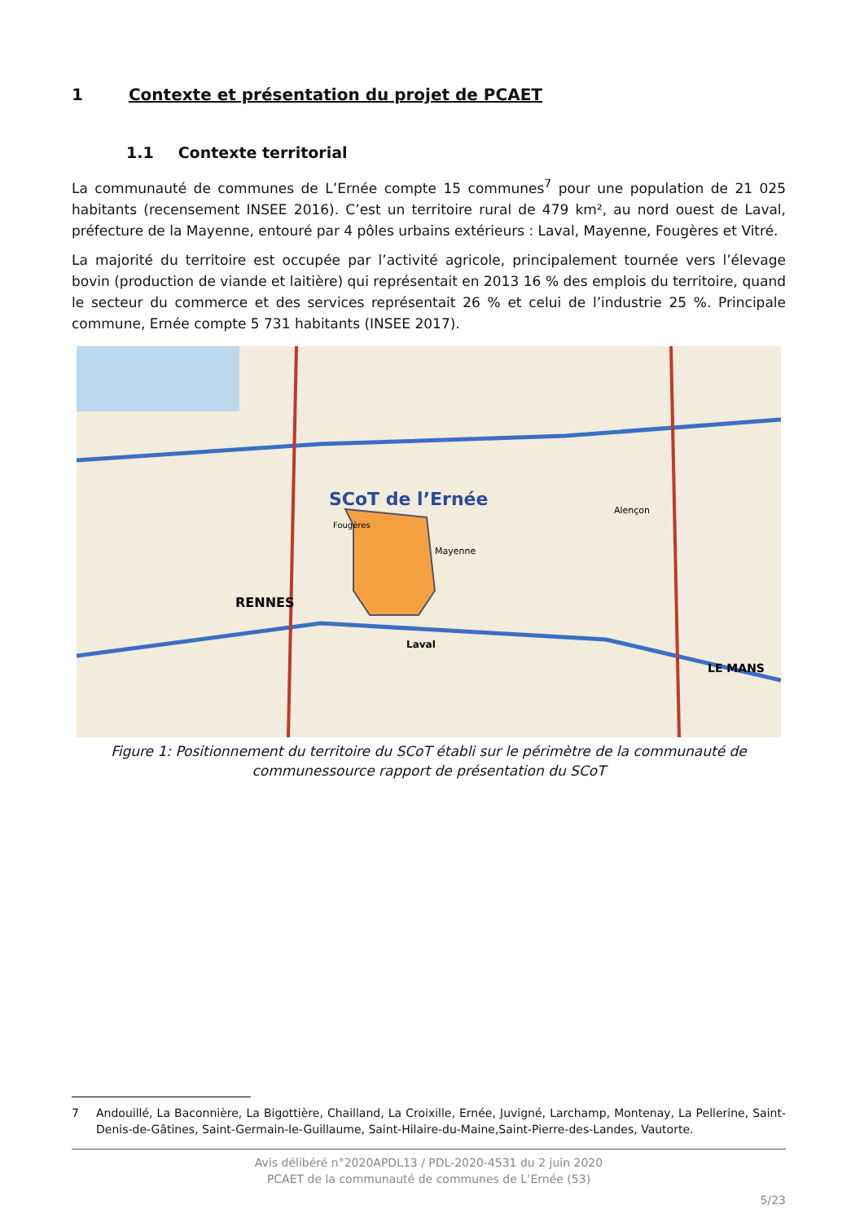1 Contexte et présentation du projet de PCAET
1.1 Contexte territorial
La communauté de communes de L’Ernée compte 15 communes<sup>7</sup> pour une population de 21 025 habitants (recensement INSEE 2016). C’est un territoire rural de 479 km², au nord ouest de Laval, préfecture de la Mayenne, entouré par 4 pôles urbains extérieurs : Laval, Mayenne, Fougères et Vitré.
La majorité du territoire est occupée par l’activité agricole, principalement tournée vers l’élevage bovin (production de viande et laitière) qui représentait en 2013 16 % des emplois du territoire, quand le secteur du commerce et des services représentait 26 % et celui de l’industrie 25 %. Principale commune, Ernée compte 5 731 habitants (INSEE 2017).
SCoT de l’Ernée
RENNES
Laval
LE MANS
Mayenne
Fougères
Alençon
Figure 1: Positionnement du territoire du SCoT établi sur le périmètre de la communauté de communessource rapport de présentation du SCoT
7 Andouillé, La Baconnière, La Bigottière, Chailland, La Croixille, Ernée, Juvigné, Larchamp, Montenay, La Pellerine, Saint-Denis-de-Gâtines, Saint-Germain-le-Guillaume, Saint-Hilaire-du-Maine,Saint-Pierre-des-Landes, Vautorte.
Avis délibéré n°2020APDL13 / PDL-2020-4531 du 2 juin 2020
PCAET de la communauté de communes de L’Ernée (53)
5/23